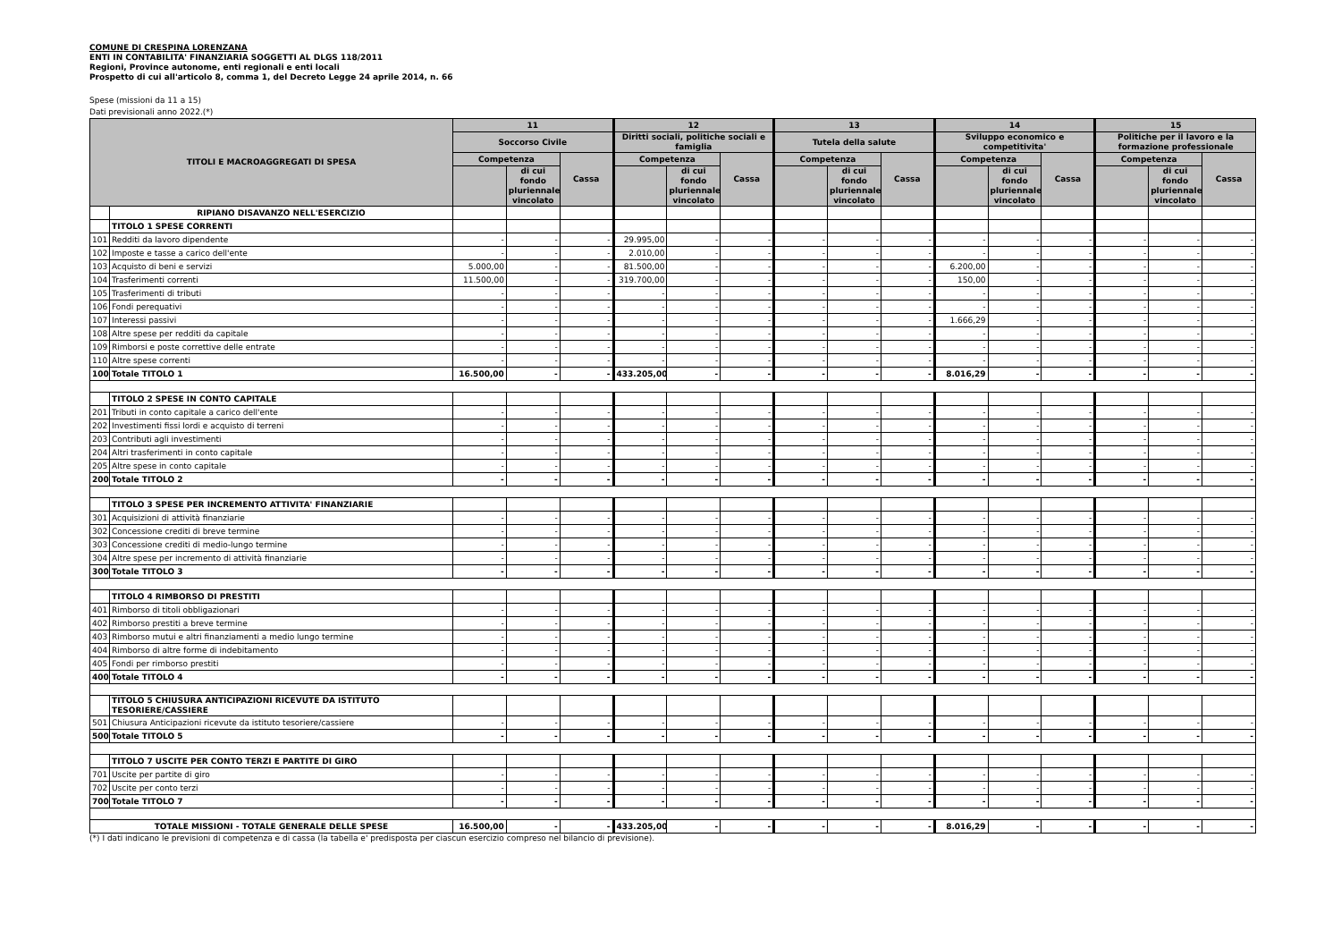COMUNE DI CRESPINA LORENZANA
ENTI IN CONTABILITA' FINANZIARIA SOGGETTI AL DLGS 118/2011
Regioni, Province autonome, enti regionali e enti locali
Prospetto di cui all'articolo 8, comma 1, del Decreto Legge 24 aprile 2014, n. 66
Spese (missioni da 11 a 15)
Dati previsionali anno 2022.(*)
| TITOLI E MACROAGGREGATI DI SPESA | | 11 | | | 12 | | | 13 | | | 14 | | | 15 | | |
| --- | --- | --- | --- | --- | --- | --- | --- | --- | --- | --- | --- | --- | --- | --- | --- | --- |
| | | Soccorso Civile | | | Diritti sociali, politiche sociali e famiglia | | | Tutela della salute | | | Sviluppo economico e competitivita' | | | Politiche per il lavoro e la formazione professionale | | |
| | | Competenza | | Cassa | Competenza | | Cassa | Competenza | | Cassa | Competenza | | Cassa | Competenza | | Cassa |
| | | | di cui fondo pluriennale vincolato | | | di cui fondo pluriennale vincolato | | | di cui fondo pluriennale vincolato | | | di cui fondo pluriennale vincolato | | | di cui fondo pluriennale vincolato | |
| | RIPIANO DISAVANZO NELL'ESERCIZIO | | | | | | | | | | | | | | | |
| | TITOLO 1 SPESE CORRENTI | | | | | | | | | | | | | | | |
| 101 | Redditi da lavoro dipendente | - | - | - | 29.995,00 | - | - | - | - | - | - | - | - | - | - | - |
| 102 | Imposte e tasse a carico dell'ente | - | - | - | 2.010,00 | - | - | - | - | - | - | - | - | - | - | - |
| 103 | Acquisto di beni e servizi | 5.000,00 | - | - | 81.500,00 | - | - | - | - | - | 6.200,00 | - | - | - | - | - |
| 104 | Trasferimenti correnti | 11.500,00 | - | - | 319.700,00 | - | - | - | - | - | 150,00 | - | - | - | - | - |
| 105 | Trasferimenti di tributi | - | - | - | - | - | - | - | - | - | - | - | - | - | - | - |
| 106 | Fondi perequativi | - | - | - | - | - | - | - | - | - | - | - | - | - | - | - |
| 107 | Interessi passivi | - | - | - | - | - | - | - | - | - | 1.666,29 | - | - | - | - | - |
| 108 | Altre spese per redditi da capitale | - | - | - | - | - | - | - | - | - | - | - | - | - | - | - |
| 109 | Rimborsi e poste correttive delle entrate | - | - | - | - | - | - | - | - | - | - | - | - | - | - | - |
| 110 | Altre spese correnti | - | - | - | - | - | - | - | - | - | - | - | - | - | - | - |
| 100 | Totale TITOLO 1 | 16.500,00 | - | - | 433.205,00 | - | - | - | - | - | 8.016,29 | - | - | - | - | - |
| | TITOLO 2 SPESE IN CONTO CAPITALE | | | | | | | | | | | | | | | |
| 201 | Tributi in conto capitale a carico dell'ente | - | - | - | - | - | - | - | - | - | - | - | - | - | - | - |
| 202 | Investimenti fissi lordi e acquisto di terreni | - | - | - | - | - | - | - | - | - | - | - | - | - | - | - |
| 203 | Contributi agli investimenti | - | - | - | - | - | - | - | - | - | - | - | - | - | - | - |
| 204 | Altri trasferimenti in conto capitale | - | - | - | - | - | - | - | - | - | - | - | - | - | - | - |
| 205 | Altre spese in conto capitale | - | - | - | - | - | - | - | - | - | - | - | - | - | - | - |
| 200 | Totale TITOLO 2 | - | - | - | - | - | - | - | - | - | - | - | - | - | - | - |
| | TITOLO 3 SPESE PER INCREMENTO ATTIVITA' FINANZIARIE | | | | | | | | | | | | | | | |
| 301 | Acquisizioni di attività finanziarie | - | - | - | - | - | - | - | - | - | - | - | - | - | - | - |
| 302 | Concessione crediti di breve termine | - | - | - | - | - | - | - | - | - | - | - | - | - | - | - |
| 303 | Concessione crediti di medio-lungo termine | - | - | - | - | - | - | - | - | - | - | - | - | - | - | - |
| 304 | Altre spese per incremento di attività finanziarie | - | - | - | - | - | - | - | - | - | - | - | - | - | - | - |
| 300 | Totale TITOLO 3 | - | - | - | - | - | - | - | - | - | - | - | - | - | - | - |
| | TITOLO 4 RIMBORSO DI PRESTITI | | | | | | | | | | | | | | | |
| 401 | Rimborso di titoli obbligazionari | - | - | - | - | - | - | - | - | - | - | - | - | - | - | - |
| 402 | Rimborso prestiti a breve termine | - | - | - | - | - | - | - | - | - | - | - | - | - | - | - |
| 403 | Rimborso mutui e altri finanziamenti a medio lungo termine | - | - | - | - | - | - | - | - | - | - | - | - | - | - | - |
| 404 | Rimborso di altre forme di indebitamento | - | - | - | - | - | - | - | - | - | - | - | - | - | - | - |
| 405 | Fondi per rimborso prestiti | - | - | - | - | - | - | - | - | - | - | - | - | - | - | - |
| 400 | Totale TITOLO 4 | - | - | - | - | - | - | - | - | - | - | - | - | - | - | - |
| | TITOLO 5 CHIUSURA ANTICIPAZIONI RICEVUTE DA ISTITUTO TESORIERE/CASSIERE | | | | | | | | | | | | | | | |
| 501 | Chiusura Anticipazioni ricevute da istituto tesoriere/cassiere | - | - | - | - | - | - | - | - | - | - | - | - | - | - | - |
| 500 | Totale TITOLO 5 | - | - | - | - | - | - | - | - | - | - | - | - | - | - | - |
| | TITOLO 7 USCITE PER CONTO TERZI E PARTITE DI GIRO | | | | | | | | | | | | | | | |
| 701 | Uscite per partite di giro | - | - | - | - | - | - | - | - | - | - | - | - | - | - | - |
| 702 | Uscite per conto terzi | - | - | - | - | - | - | - | - | - | - | - | - | - | - | - |
| 700 | Totale TITOLO 7 | - | - | - | - | - | - | - | - | - | - | - | - | - | - | - |
| TOTALE MISSIONI - TOTALE GENERALE DELLE SPESE | | 16.500,00 | - | - | 433.205,00 | - | - | - | - | - | 8.016,29 | - | - | - | - | - |
(*) I dati indicano le previsioni di competenza e di cassa (la tabella e' predisposta per ciascun esercizio compreso nel bilancio di previsione).